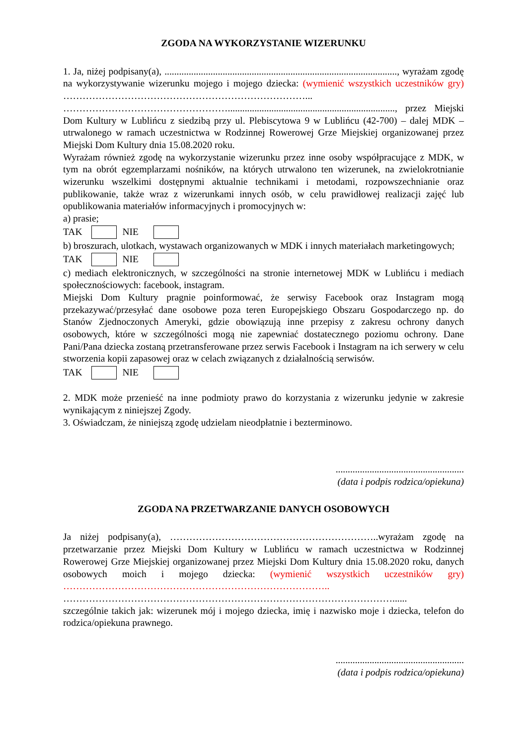ZGODA NA WYKORZYSTANIE WIZERUNKU
1. Ja, niżej podpisany(a), ................................................................................................, wyrażam zgodę na wykorzystywanie wizerunku mojego i mojego dziecka: (wymienić wszystkich uczestników gry) …………………………………………………………………...
……………………………………………....................................................................., przez Miejski Dom Kultury w Lublińcu z siedzibą przy ul. Plebiscytowa 9 w Lublińcu (42-700) – dalej MDK – utrwalonego w ramach uczestnictwa w Rodzinnej Rowerowej Grze Miejskiej organizowanej przez Miejski Dom Kultury dnia 15.08.2020 roku.
Wyrażam również zgodę na wykorzystanie wizerunku przez inne osoby współpracujące z MDK, w tym na obrót egzemplarzami nośników, na których utrwalono ten wizerunek, na zwielokrotnianie wizerunku wszelkimi dostępnymi aktualnie technikami i metodami, rozpowszechnianie oraz publikowanie, także wraz z wizerunkami innych osób, w celu prawidłowej realizacji zajęć lub opublikowania materiałów informacyjnych i promocyjnych w:
a) prasie;
TAK NIE
b) broszurach, ulotkach, wystawach organizowanych w MDK i innych materiałach marketingowych;
TAK NIE
c) mediach elektronicznych, w szczególności na stronie internetowej MDK w Lublińcu i mediach społecznościowych: facebook, instagram.
Miejski Dom Kultury pragnie poinformować, że serwisy Facebook oraz Instagram mogą przekazywać/przesyłać dane osobowe poza teren Europejskiego Obszaru Gospodarczego np. do Stanów Zjednoczonych Ameryki, gdzie obowiązują inne przepisy z zakresu ochrony danych osobowych, które w szczególności mogą nie zapewniać dostatecznego poziomu ochrony. Dane Pani/Pana dziecka zostaną przetransferowane przez serwis Facebook i Instagram na ich serwery w celu stworzenia kopii zapasowej oraz w celach związanych z działalnością serwisów.
TAK NIE
2. MDK może przenieść na inne podmioty prawo do korzystania z wizerunku jedynie w zakresie wynikającym z niniejszej Zgody.
3. Oświadczam, że niniejszą zgodę udzielam nieodpłatnie i bezterminowo.
.....................................................
(data i podpis rodzica/opiekuna)
ZGODA NA PRZETWARZANIE DANYCH OSOBOWYCH
Ja niżej podpisany(a), ………………………………………………………..wyrażam zgodę na przetwarzanie przez Miejski Dom Kultury w Lublińcu w ramach uczestnictwa w Rodzinnej Rowerowej Grze Miejskiej organizowanej przez Miejski Dom Kultury dnia 15.08.2020 roku, danych osobowych moich i mojego dziecka: (wymienić wszystkich uczestników gry) ………………………………………………………………………..
…………………………………………………………………………………………......
szczególnie takich jak: wizerunek mój i mojego dziecka, imię i nazwisko moje i dziecka, telefon do rodzica/opiekuna prawnego.
.....................................................
(data i podpis rodzica/opiekuna)